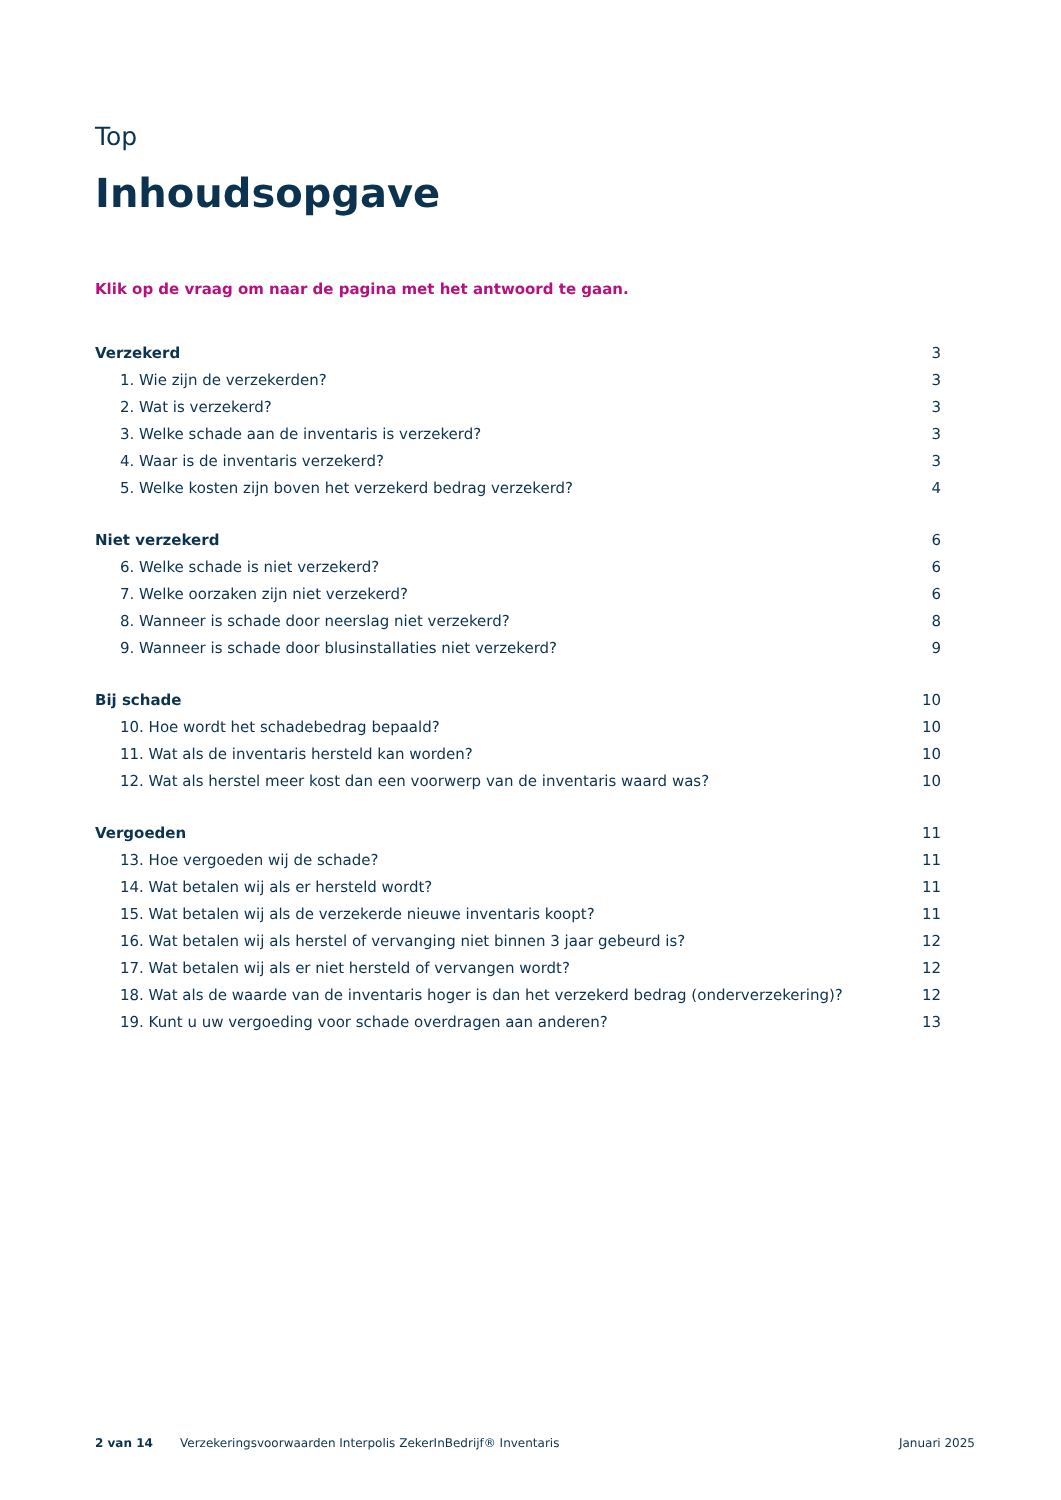Top
Inhoudsopgave
Klik op de vraag om naar de pagina met het antwoord te gaan.
Verzekerd 3
1. Wie zijn de verzekerden? 3
2. Wat is verzekerd? 3
3. Welke schade aan de inventaris is verzekerd? 3
4. Waar is de inventaris verzekerd? 3
5. Welke kosten zijn boven het verzekerd bedrag verzekerd? 4
Niet verzekerd 6
6. Welke schade is niet verzekerd? 6
7. Welke oorzaken zijn niet verzekerd? 6
8. Wanneer is schade door neerslag niet verzekerd? 8
9. Wanneer is schade door blusinstallaties niet verzekerd? 9
Bij schade 10
10. Hoe wordt het schadebedrag bepaald? 10
11. Wat als de inventaris hersteld kan worden? 10
12. Wat als herstel meer kost dan een voorwerp van de inventaris waard was? 10
Vergoeden 11
13. Hoe vergoeden wij de schade? 11
14. Wat betalen wij als er hersteld wordt? 11
15. Wat betalen wij als de verzekerde nieuwe inventaris koopt? 11
16. Wat betalen wij als herstel of vervanging niet binnen 3 jaar gebeurd is? 12
17. Wat betalen wij als er niet hersteld of vervangen wordt? 12
18. Wat als de waarde van de inventaris hoger is dan het verzekerd bedrag (onderverzekering)? 12
19. Kunt u uw vergoeding voor schade overdragen aan anderen? 13
2 van 14 Verzekeringsvoorwaarden Interpolis ZekerInBedrijf® Inventaris Januari 2025